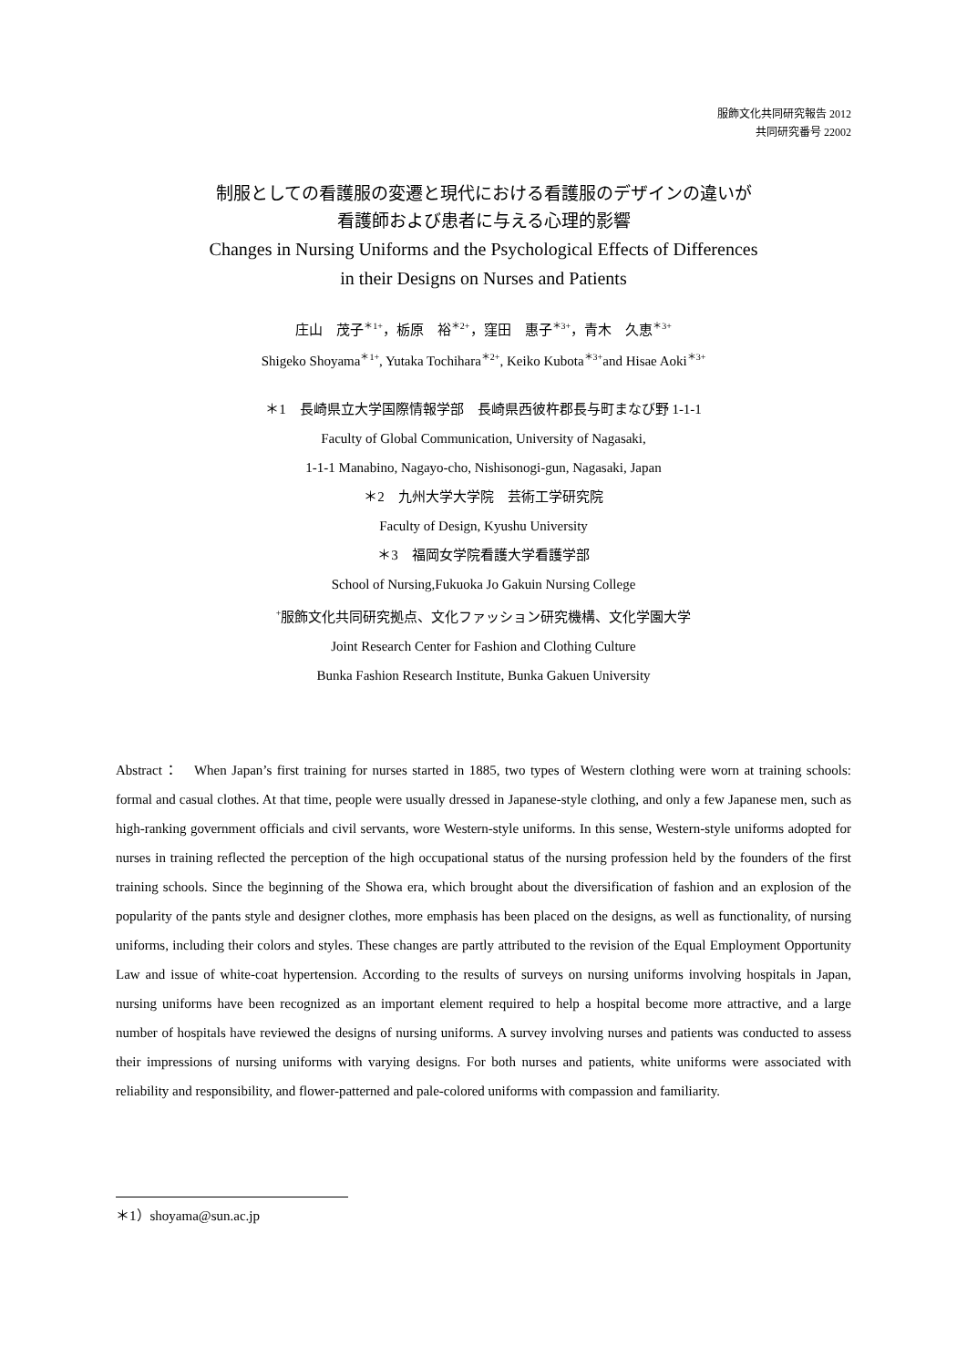服飾文化共同研究報告 2012
共同研究番号 22002
制服としての看護服の変遷と現代における看護服のデザインの違いが
看護師および患者に与える心理的影響
Changes in Nursing Uniforms and the Psychological Effects of Differences
in their Designs on Nurses and Patients
庄山　茂子<sup>＊1+</sup>，栃原　裕<sup>＊2+</sup>，窪田　惠子<sup>＊3+</sup>，青木　久恵<sup>＊3+</sup>
Shigeko Shoyama<sup>＊1+</sup>, Yutaka Tochihara<sup>＊2+</sup>, Keiko Kubota<sup>＊3+</sup>and Hisae Aoki<sup>＊3+</sup>
＊1　長崎県立大学国際情報学部　長崎県西彼杵郡長与町まなび野 1-1-1
Faculty of Global Communication, University of Nagasaki,
1-1-1 Manabino, Nagayo-cho, Nishisonogi-gun, Nagasaki, Japan
＊2　九州大学大学院　芸術工学研究院
Faculty of Design, Kyushu University
＊3　福岡女学院看護大学看護学部
School of Nursing,Fukuoka Jo Gakuin Nursing College
<sup>+</sup>服飾文化共同研究拠点、文化ファッション研究機構、文化学園大学
Joint Research Center for Fashion and Clothing Culture
Bunka Fashion Research Institute, Bunka Gakuen University
Abstract：　When Japan’s first training for nurses started in 1885, two types of Western clothing were worn at training schools: formal and casual clothes. At that time, people were usually dressed in Japanese-style clothing, and only a few Japanese men, such as high-ranking government officials and civil servants, wore Western-style uniforms. In this sense, Western-style uniforms adopted for nurses in training reflected the perception of the high occupational status of the nursing profession held by the founders of the first training schools. Since the beginning of the Showa era, which brought about the diversification of fashion and an explosion of the popularity of the pants style and designer clothes, more emphasis has been placed on the designs, as well as functionality, of nursing uniforms, including their colors and styles. These changes are partly attributed to the revision of the Equal Employment Opportunity Law and issue of white-coat hypertension. According to the results of surveys on nursing uniforms involving hospitals in Japan, nursing uniforms have been recognized as an important element required to help a hospital become more attractive, and a large number of hospitals have reviewed the designs of nursing uniforms. A survey involving nurses and patients was conducted to assess their impressions of nursing uniforms with varying designs. For both nurses and patients, white uniforms were associated with reliability and responsibility, and flower-patterned and pale-colored uniforms with compassion and familiarity.
＊1）shoyama@sun.ac.jp